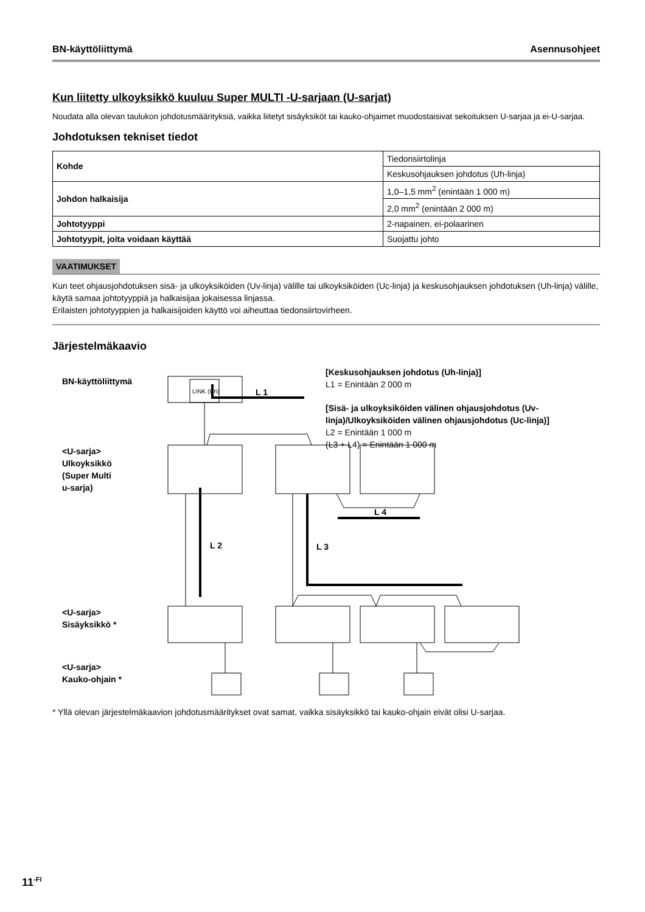BN-käyttöliittymä Asennusohjeet
Kun liitetty ulkoyksikkö kuuluu Super MULTI -U-sarjaan (U-sarjat)
Noudata alla olevan taulukon johdotusmäärityksiä, vaikka liitetyt sisäyksiköt tai kauko-ohjaimet muodostaisivat sekoituksen U-sarjaa ja ei-U-sarjaa.
Johdotuksen tekniset tiedot
| Kohde | Tiedonsiirtolinja |
| | Keskusohjauksen johdotus (Uh-linja) |
| Johdon halkaisija | 1,0–1,5 mm<sup>2</sup> (enintään 1 000 m) |
| | 2,0 mm<sup>2</sup> (enintään 2 000 m) |
| Johtotyyppi | 2-napainen, ei-polaarinen |
| Johtotyypit, joita voidaan käyttää | Suojattu johto |
VAATIMUKSET
Kun teet ohjausjohdotuksen sisä- ja ulkoyksiköiden (Uv-linja) välille tai ulkoyksiköiden (Uc-linja) ja keskusohjauksen johdotuksen (Uh-linja) välille, käytä samaa johtotyyppiä ja halkaisijaa jokaisessa linjassa.
Erilaisten johtotyyppien ja halkaisijoiden käyttö voi aiheuttaa tiedonsiirtovirheen.
Järjestelmäkaavio
BN-käyttöliittymä
<U-sarja>
Ulkoyksikkö
(Super Multi
u-sarja)
<U-sarja>
Sisäyksikkö *
<U-sarja>
Kauko-ohjain *
[Keskusohjauksen johdotus (Uh-linja)]
[Sisä- ja ulkoyksiköiden välinen ohjausjohdotus (Uv-
linja)/Ulkoyksiköiden välinen ohjausjohdotus (Uc-linja)]
L1 = Enintään 2 000 m
L2 = Enintään 1 000 m
(L3 + L4) = Enintään 1 000 m
LINK (Uh)
L 1
L 2
L 3
L 4
* Yllä olevan järjestelmäkaavion johdotusmääritykset ovat samat, vaikka sisäyksikkö tai kauko-ohjain eivät olisi U-sarjaa.
11<sup>-FI</sup>